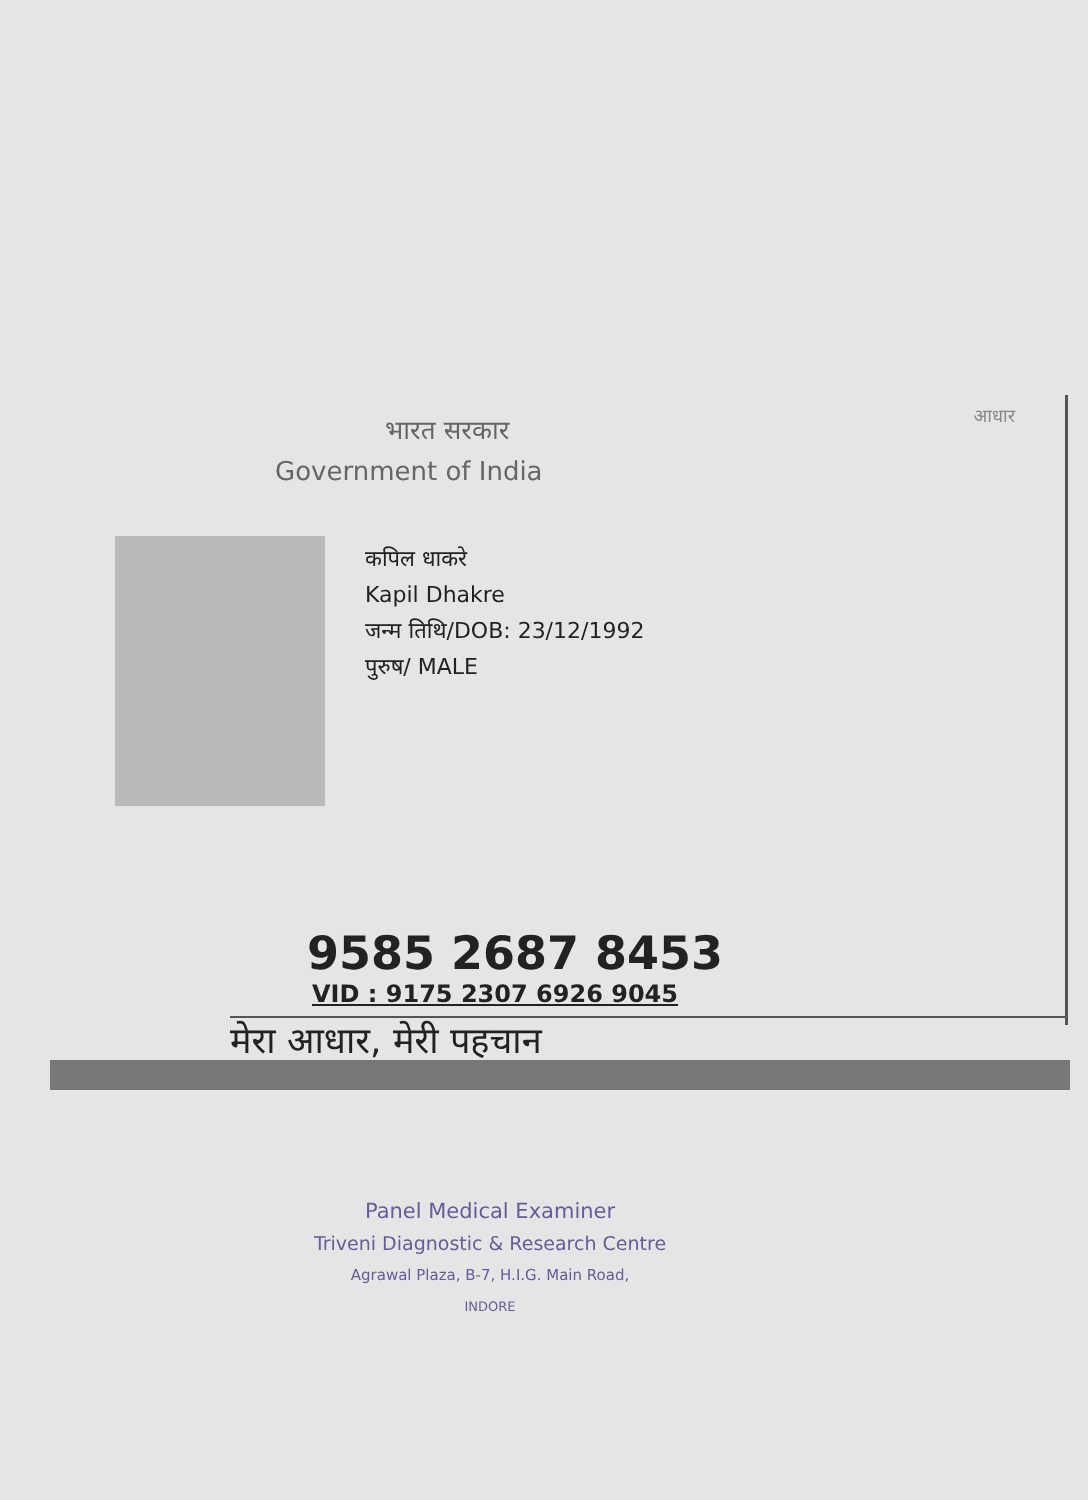आधार
भारत सरकार
Government of India
कपिल धाकरे
Kapil Dhakre
जन्म तिथि/DOB: 23/12/1992
पुरुष/ MALE
9585 2687 8453
VID : 9175 2307 6926 9045
मेरा आधार, मेरी पहचान
Panel Medical Examiner
Triveni Diagnostic & Research Centre
Agrawal Plaza, B-7, H.I.G. Main Road,
INDORE